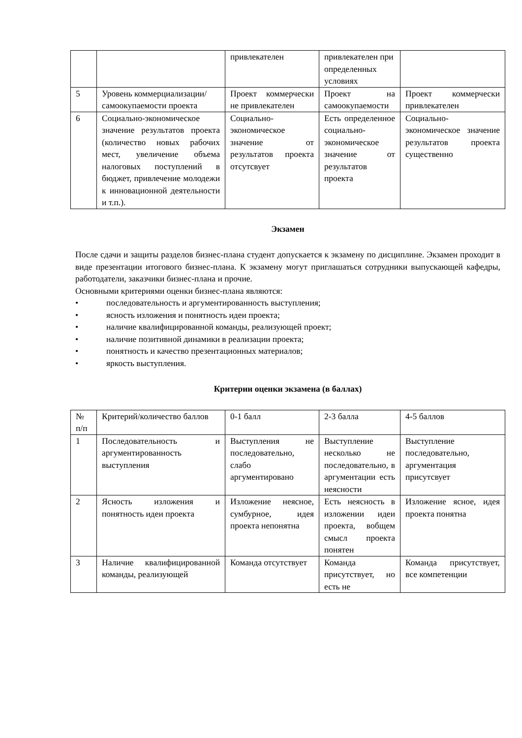| | | привлекателен | привлекателен при определенных условиях | |
| 5 | Уровень коммерциализации/самоокупаемости проекта | Проект коммерчески не привлекателен | Проект на самоокупаемости | Проект коммерчески привлекателен |
| 6 | Социально-экономическое значение результатов проекта (количество новых рабочих мест, увеличение объема налоговых поступлений в бюджет, привлечение молодежи к инновационной деятельности и т.п.). | Социально-экономическое значение от результатов проекта отсутсвует | Есть определенное социально-экономическое значение от результатов проекта | Социально-экономическое значение результатов проекта существенно |
Экзамен
После сдачи и защиты разделов бизнес-плана студент допускается к экзамену по дисциплине. Экзамен проходит в виде презентации итогового бизнес-плана. К экзамену могут приглашаться сотрудники выпускающей кафедры, работодатели, заказчики бизнес-плана и прочие.
Основными критериями оценки бизнес-плана являются:
• последовательность и аргументированность выступления;
• ясность изложения и понятность идеи проекта;
• наличие квалифицированной команды, реализующей проект;
• наличие позитивной динамики в реализации проекта;
• понятность и качество презентационных материалов;
• яркость выступления.
Критерии оценки экзамена (в баллах)
| № п/п | Критерий/количество баллов | 0-1 балл | 2-3 балла | 4-5 баллов |
| 1 | Последовательность и аргументированность выступления | Выступления не последовательно, слабо аргументировано | Выступление несколько не последовательно, в аргументации есть неясности | Выступление последовательно, аргументация присутсвует |
| 2 | Ясность изложения и понятность идеи проекта | Изложение неясное, сумбурное, идея проекта непонятна | Есть неясность в изложении идеи проекта, вобщем смысл проекта понятен | Изложение ясное, идея проекта понятна |
| 3 | Наличие квалифицированной команды, реализующей | Команда отсутствует | Команда присутствует, но есть не | Команда присутствует, все компетенции |